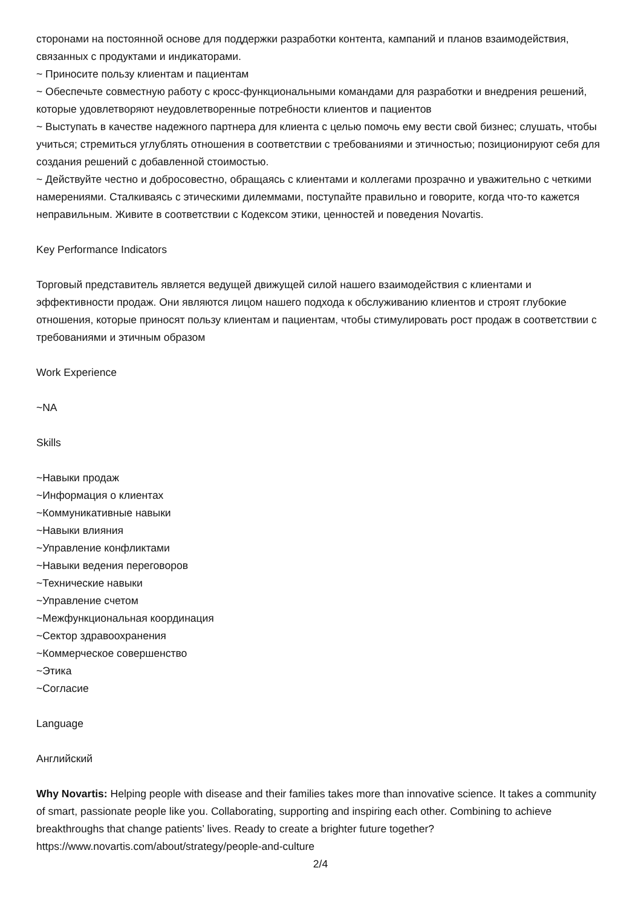сторонами на постоянной основе для поддержки разработки контента, кампаний и планов взаимодействия, связанных с продуктами и индикаторами.
~ Приносите пользу клиентам и пациентам
~ Обеспечьте совместную работу с кросс-функциональными командами для разработки и внедрения решений, которые удовлетворяют неудовлетворенные потребности клиентов и пациентов
~ Выступать в качестве надежного партнера для клиента с целью помочь ему вести свой бизнес; слушать, чтобы учиться; стремиться углублять отношения в соответствии с требованиями и этичностью; позиционируют себя для создания решений с добавленной стоимостью.
~ Действуйте честно и добросовестно, обращаясь с клиентами и коллегами прозрачно и уважительно с четкими намерениями. Сталкиваясь с этическими дилеммами, поступайте правильно и говорите, когда что-то кажется неправильным. Живите в соответствии с Кодексом этики, ценностей и поведения Novartis.
Key Performance Indicators
Торговый представитель является ведущей движущей силой нашего взаимодействия с клиентами и эффективности продаж. Они являются лицом нашего подхода к обслуживанию клиентов и строят глубокие отношения, которые приносят пользу клиентам и пациентам, чтобы стимулировать рост продаж в соответствии с требованиями и этичным образом
Work Experience
~NA
Skills
~Навыки продаж
~Информация о клиентах
~Коммуникативные навыки
~Навыки влияния
~Управление конфликтами
~Навыки ведения переговоров
~Технические навыки
~Управление счетом
~Межфункциональная координация
~Сектор здравоохранения
~Коммерческое совершенство
~Этика
~Согласие
Language
Английский
Why Novartis: Helping people with disease and their families takes more than innovative science. It takes a community of smart, passionate people like you. Collaborating, supporting and inspiring each other. Combining to achieve breakthroughs that change patients’ lives. Ready to create a brighter future together?
https://www.novartis.com/about/strategy/people-and-culture
2/4